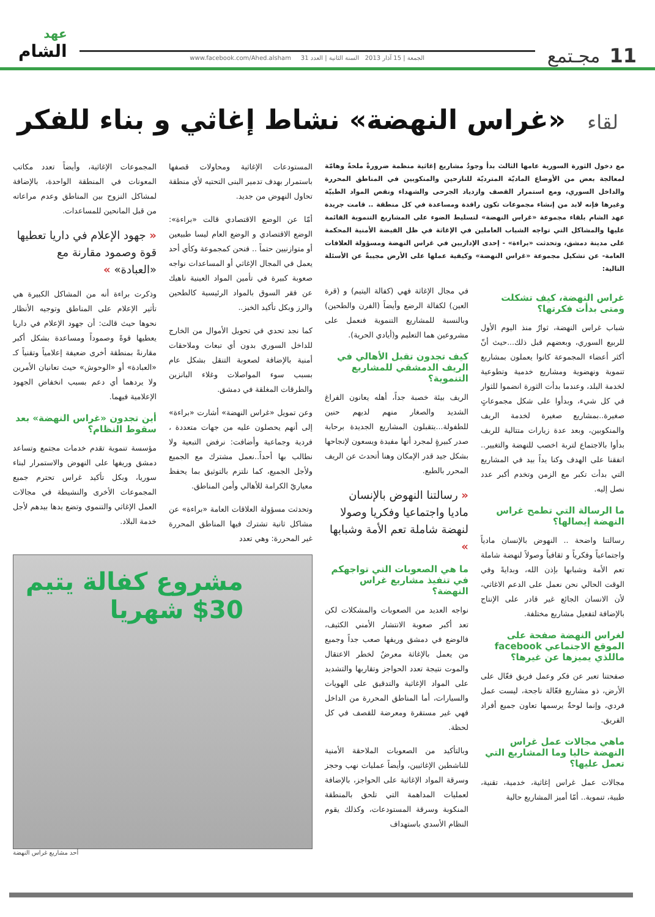11 مجـتمع
الجمعة | 15 آذار 2013 السنة الثانية | العدد 31 www.facebook.com/Ahed.alsham
عهد
الشام
لقاء «غراس النهضة» نشاط إغاثي و بناء للفكر
مع دخول الثورة السورية عامها الثالث بدأ وجودُ مشاريع إغاثية منظمة ضرورةً ملحةً وهامّة لمعالجة بعض من الأوضاع الماديّة المترديّة للنازحين والمنكوبين في المناطق المحررة والداخل السوري، ومع استمرار القصف وازدياد الجرحى والشهداء ونقص المواد الطبيّة وغيرها فإنه لابد من إنشاء مجموعات تكون رافدة ومساعدة في كل منطقة .. قامت جريدة عهد الشام بلقاء مجموعة «غراس النهضة» لتسليط الضوء على المشاريع التنموية القائمة عليها والمشاكل التي تواجه الشباب العاملين في الإغاثة في ظل القبضة الأمنية المحكمة على مدينة دمشق، وتحدثت «براءة» - إحدى الإداريين في غراس النهضة ومسؤولة العلاقات العامة- عن تشكيل مجموعة «غراس النهضة» وكيفية عملها على الأرض مجيبةً عن الأسئلة التالية:
غراس النهضة، كيف تشكلت ومتى بدأت فكرتها؟
شباب غراس النهضة، ثوارٌ منذ اليوم الأول للربيع السوري، وبعضهم قبل ذلك...حيث أنّ أكثر أعضاء المجموعة كانوا يعملون بمشاريع تنموية ونهضوية ومشاريع خدمية وتطوعية لخدمة البلد، وعندما بدأت الثورة انضموا للثوار في كل شيء، وبدأوا على شكل مجموعاتٍ صغيرة..بمشاريع صغيرة لخدمة الريف والمنكوبين، وبعد عدة زيارات متتالية للريف بدأوا بالاجتماع لتربة اخصب للنهضة والتغيير.. اتفقنا على الهدف وكنا يداً بيد في المشاريع التي بدأت تكبر مع الزمن وتخدم أكبر عدد نصل إليه.
ما الرسالة التي تطمح غراس النهضة إيصالها؟
رسالتنا واضحة .. النهوض بالإنسان مادياً واجتماعياً وفكرياً و ثقافياً وصولاً لنهضة شاملة تعم الأمة وشبابها بإذن الله، وبدايةً وفي الوقت الحالي نحن نعمل على الدعم الاغاثي، لأن الانسان الجائع غير قادر على الإنتاج بالإضافة لتفعيل مشاريع مختلفة.
لغراس النهضة صفحة على الموقع الاجتماعي facebook ماللذي يميزها عن غيرها؟
صفحتنا تعبر عن فكر وعمل فريق فعّال على الأرض، ذو مشاريع فعّالة ناجحة، ليست عمل فردي، وإنما لوحةٌ يرسمها تعاون جميع أفراد الفريق.
ماهي مجالات عمل غراس النهضة حاليا وما المشاريع التي تعمل عليها؟
مجالات عمل غراس إغاثية، خدمية، تقنية، طبية، تنموية.. أمّا أميز المشاريع حالية
في مجال الإغاثة فهي (كفالة اليتيم) و (قرة العين) لكفالة الرضع وأيضاً (الفرن والطحين) وبالنسبة للمشاريع التنموية فنعمل على مشروعين هما التعليم و(أيادي الحرية).
كيف تجدون تقبل الأهالي في الريف الدمشقي للمشاريع التنموية؟
الريف بيئة خصبة جداً، أهله يعانون الفراغ الشديد والصغار منهم لديهم حنين للطفولة...يتقبلون المشاريع الجديدة برحابة صدر كبيرةٍ لمجرد أنها مفيدة ويسعون لإنجاحها بشكل جيد قدر الإمكان وهنا أتحدث عن الريف المحرر بالطبع.
« رسالتنا النهوض بالإنسان ماديا واجتماعيا وفكريا وصولا لنهضة شاملة تعم الأمة وشبابها »
ما هي الصعوبات التي تواجهكم في تنفيذ مشاريع غراس النهضة؟
نواجه العديد من الصعوبات والمشكلات لكن تعد أكبر صعوبة الانتشار الأمني الكثيف، فالوضع في دمشق وريفها صعب جداً وجميع من يعمل بالإغاثة معرضٌ لخطر الاعتقال والموت نتيجة تعدد الحواجز وتقاربها والتشديد على المواد الإغاثية والتدقيق على الهويات والسيارات، أما المناطق المحررة من الداخل فهي غير مستقرة ومعرضة للقصف في كل لحظة.
وبالتأكيد من الصعوبات الملاحقة الأمنية للناشطين الإغاثيين، وأيضاً عمليات نهب وحجز وسرقة المواد الإغاثية على الحواجز، بالإضافة لعمليات المداهمة التي تلحق بالمنطقة المنكوبة وسرقة المستودعات، وكذلك يقوم النظام الأسدي باستهداف
المستودعات الإغاثية ومحاولات قصفها باستمرار بهدف تدمير البنى التحتيه لأي منطقة تحاول النهوض من جديد.
أمّا عن الوضع الاقتصادي قالت «براءة»: الوضع الاقتصادي و الوضع العام ليسا طبيعين أو متوازنيين حتماً .. فنحن كمجموعة وكأي أحد يعمل في المجال الإغاثي أو المساعدات نواجه صعوبة كبيرة في تأمين المواد العينية ناهيك عن فقر السوق بالمواد الرئيسية كالطحين والرز وبكل تأكيد الخبز..
كما نجد تحدي في تحويل الأموال من الخارج للداخل السوري بدون أي تبعات وملاحقات أمنية بالإضافة لصعوبة التنقل بشكل عام بسبب سوء المواصلات وغلاء البانزين والطرقات المغلقة في دمشق.
وعن تمويل «غراس النهضة» أشارت «براءة» إلى أنهم يحصلون عليه من جهات متعددة ، فردية وجماعية وأضافت: نرفض التبعية ولا نطالب بها أحداً..نعمل مشترك مع الجميع ولأجل الجميع، كما نلتزم بالتوثيق بما يحفظ معياريّ الكرامة للأهالي وأمن المناطق.
وتحدثت مسؤولة العلاقات العامة «براءة» عن مشاكل ثانية تشترك فيها المناطق المحررة غير المحررة: وهي تعدد
المجموعات الإغاثية، وأيضاً تعدد مكاتب المعونات في المنطقة الواحدة، بالإضافة لمشاكل النزوح بين المناطق وعدم مراعاته من قبل المانحين للمساعدات.
« جهود الإعلام في داريا تعطيها قوة وصمود مقارنة مع «العبادة» »
وذكرت براءة أنه من المشاكل الكبيرة هي تأثير الإعلام على المناطق وتوجيه الأنظار نحوها حيث قالت: أن جهود الإعلام في داريا يعطيها قوةً وصموداً ومساعدة بشكل أكبر مقارنةً بمنطقة أخرى ضعيفة إعلامياً وتقنياً كـ «العبادة» أو «الوحوش» حيث تعانيان الأمرين ولا يردهما أي دعم بسبب انخفاض الجهود الإعلامية فيهما.
أين تجدون «غراس النهضة» بعد سقوط النظام؟
مؤسسة تنموية تقدم خدمات مجتمع وتساعد دمشق وريفها على النهوض والاستمرار لبناء سوريا، وبكل تأكيد غراس تحترم جميع المجموعات الأخرى والنشيطة في مجالات العمل الإغاثي والتنموي وتضع يدها بيدهم لأجل خدمة البلاد.
مشروع كفالة يتيم
$30 شهريا
أحد مشاريع غراس النهضة